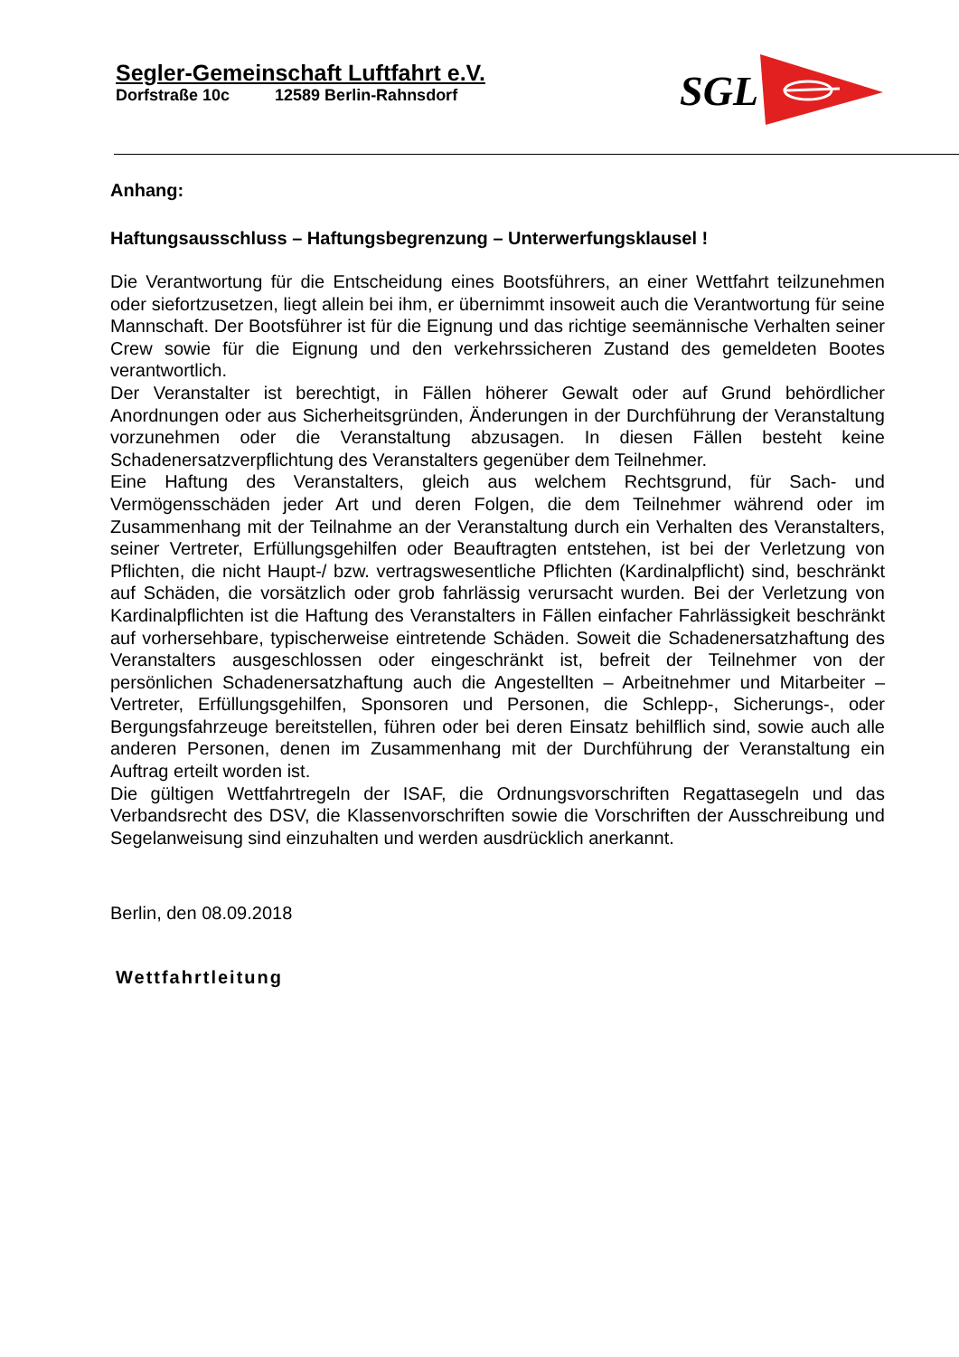Segler-Gemeinschaft Luftfahrt e.V.
Dorfstraße 10c 12589 Berlin-Rahnsdorf
SGL
Anhang:
Haftungsausschluss – Haftungsbegrenzung – Unterwerfungsklausel !
Die Verantwortung für die Entscheidung eines Bootsführers, an einer Wettfahrt teilzunehmen oder siefortzusetzen, liegt allein bei ihm, er übernimmt insoweit auch die Verantwortung für seine Mannschaft. Der Bootsführer ist für die Eignung und das richtige seemännische Verhalten seiner Crew sowie für die Eignung und den verkehrssicheren Zustand des gemeldeten Bootes verantwortlich.
Der Veranstalter ist berechtigt, in Fällen höherer Gewalt oder auf Grund behördlicher Anordnungen oder aus Sicherheitsgründen, Änderungen in der Durchführung der Veranstaltung vorzunehmen oder die Veranstaltung abzusagen. In diesen Fällen besteht keine Schadenersatzverpflichtung des Veranstalters gegenüber dem Teilnehmer.
Eine Haftung des Veranstalters, gleich aus welchem Rechtsgrund, für Sach- und Vermögensschäden jeder Art und deren Folgen, die dem Teilnehmer während oder im Zusammenhang mit der Teilnahme an der Veranstaltung durch ein Verhalten des Veranstalters, seiner Vertreter, Erfüllungsgehilfen oder Beauftragten entstehen, ist bei der Verletzung von Pflichten, die nicht Haupt-/ bzw. vertragswesentliche Pflichten (Kardinalpflicht) sind, beschränkt auf Schäden, die vorsätzlich oder grob fahrlässig verursacht wurden. Bei der Verletzung von Kardinalpflichten ist die Haftung des Veranstalters in Fällen einfacher Fahrlässigkeit beschränkt auf vorhersehbare, typischerweise eintretende Schäden. Soweit die Schadenersatzhaftung des Veranstalters ausgeschlossen oder eingeschränkt ist, befreit der Teilnehmer von der persönlichen Schadenersatzhaftung auch die Angestellten – Arbeitnehmer und Mitarbeiter – Vertreter, Erfüllungsgehilfen, Sponsoren und Personen, die Schlepp-, Sicherungs-, oder Bergungsfahrzeuge bereitstellen, führen oder bei deren Einsatz behilflich sind, sowie auch alle anderen Personen, denen im Zusammenhang mit der Durchführung der Veranstaltung ein Auftrag erteilt worden ist.
Die gültigen Wettfahrtregeln der ISAF, die Ordnungsvorschriften Regattasegeln und das Verbandsrecht des DSV, die Klassenvorschriften sowie die Vorschriften der Ausschreibung und Segelanweisung sind einzuhalten und werden ausdrücklich anerkannt.
Berlin, den 08.09.2018
Wettfahrtleitung